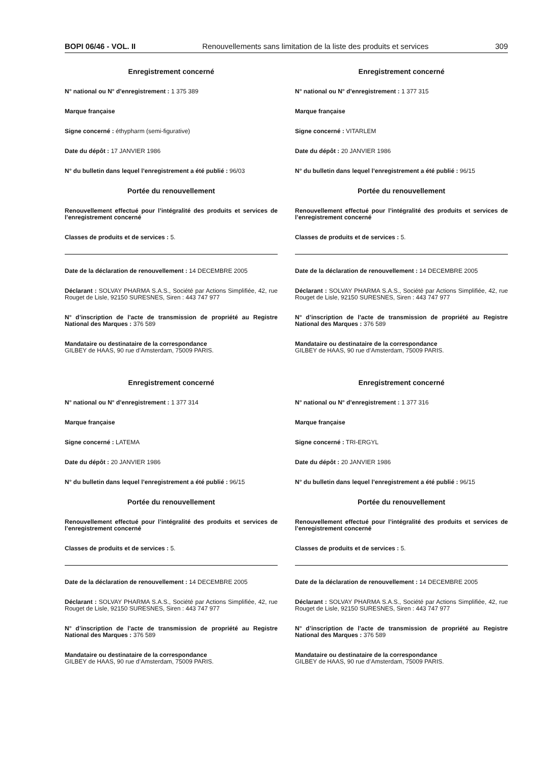BOPI 06/46 - VOL. II Renouvellements sans limitation de la liste des produits et services 309
Enregistrement concerné
N° national ou N° d’enregistrement : 1 375 389
Marque française
Signe concerné : éthypharm (semi-figurative)
Date du dépôt : 17 JANVIER 1986
N° du bulletin dans lequel l’enregistrement a été publié : 96/03
Portée du renouvellement
Renouvellement effectué pour l’intégralité des produits et services de l’enregistrement concerné
Classes de produits et de services : 5.
Date de la déclaration de renouvellement : 14 DECEMBRE 2005
Déclarant : SOLVAY PHARMA S.A.S., Société par Actions Simplifiée, 42, rue Rouget de Lisle, 92150 SURESNES, Siren : 443 747 977
N° d’inscription de l’acte de transmission de propriété au Registre National des Marques : 376 589
Mandataire ou destinataire de la correspondance
GILBEY de HAAS, 90 rue d’Amsterdam, 75009 PARIS.
Enregistrement concerné
N° national ou N° d’enregistrement : 1 377 314
Marque française
Signe concerné : LATEMA
Date du dépôt : 20 JANVIER 1986
N° du bulletin dans lequel l’enregistrement a été publié : 96/15
Portée du renouvellement
Renouvellement effectué pour l’intégralité des produits et services de l’enregistrement concerné
Classes de produits et de services : 5.
Date de la déclaration de renouvellement : 14 DECEMBRE 2005
Déclarant : SOLVAY PHARMA S.A.S., Société par Actions Simplifiée, 42, rue Rouget de Lisle, 92150 SURESNES, Siren : 443 747 977
N° d’inscription de l’acte de transmission de propriété au Registre National des Marques : 376 589
Mandataire ou destinataire de la correspondance
GILBEY de HAAS, 90 rue d’Amsterdam, 75009 PARIS.
Enregistrement concerné
N° national ou N° d’enregistrement : 1 377 315
Marque française
Signe concerné : VITARLEM
Date du dépôt : 20 JANVIER 1986
N° du bulletin dans lequel l’enregistrement a été publié : 96/15
Portée du renouvellement
Renouvellement effectué pour l’intégralité des produits et services de l’enregistrement concerné
Classes de produits et de services : 5.
Date de la déclaration de renouvellement : 14 DECEMBRE 2005
Déclarant : SOLVAY PHARMA S.A.S., Société par Actions Simplifiée, 42, rue Rouget de Lisle, 92150 SURESNES, Siren : 443 747 977
N° d’inscription de l’acte de transmission de propriété au Registre National des Marques : 376 589
Mandataire ou destinataire de la correspondance
GILBEY de HAAS, 90 rue d’Amsterdam, 75009 PARIS.
Enregistrement concerné
N° national ou N° d’enregistrement : 1 377 316
Marque française
Signe concerné : TRI-ERGYL
Date du dépôt : 20 JANVIER 1986
N° du bulletin dans lequel l’enregistrement a été publié : 96/15
Portée du renouvellement
Renouvellement effectué pour l’intégralité des produits et services de l’enregistrement concerné
Classes de produits et de services : 5.
Date de la déclaration de renouvellement : 14 DECEMBRE 2005
Déclarant : SOLVAY PHARMA S.A.S., Société par Actions Simplifiée, 42, rue Rouget de Lisle, 92150 SURESNES, Siren : 443 747 977
N° d’inscription de l’acte de transmission de propriété au Registre National des Marques : 376 589
Mandataire ou destinataire de la correspondance
GILBEY de HAAS, 90 rue d’Amsterdam, 75009 PARIS.